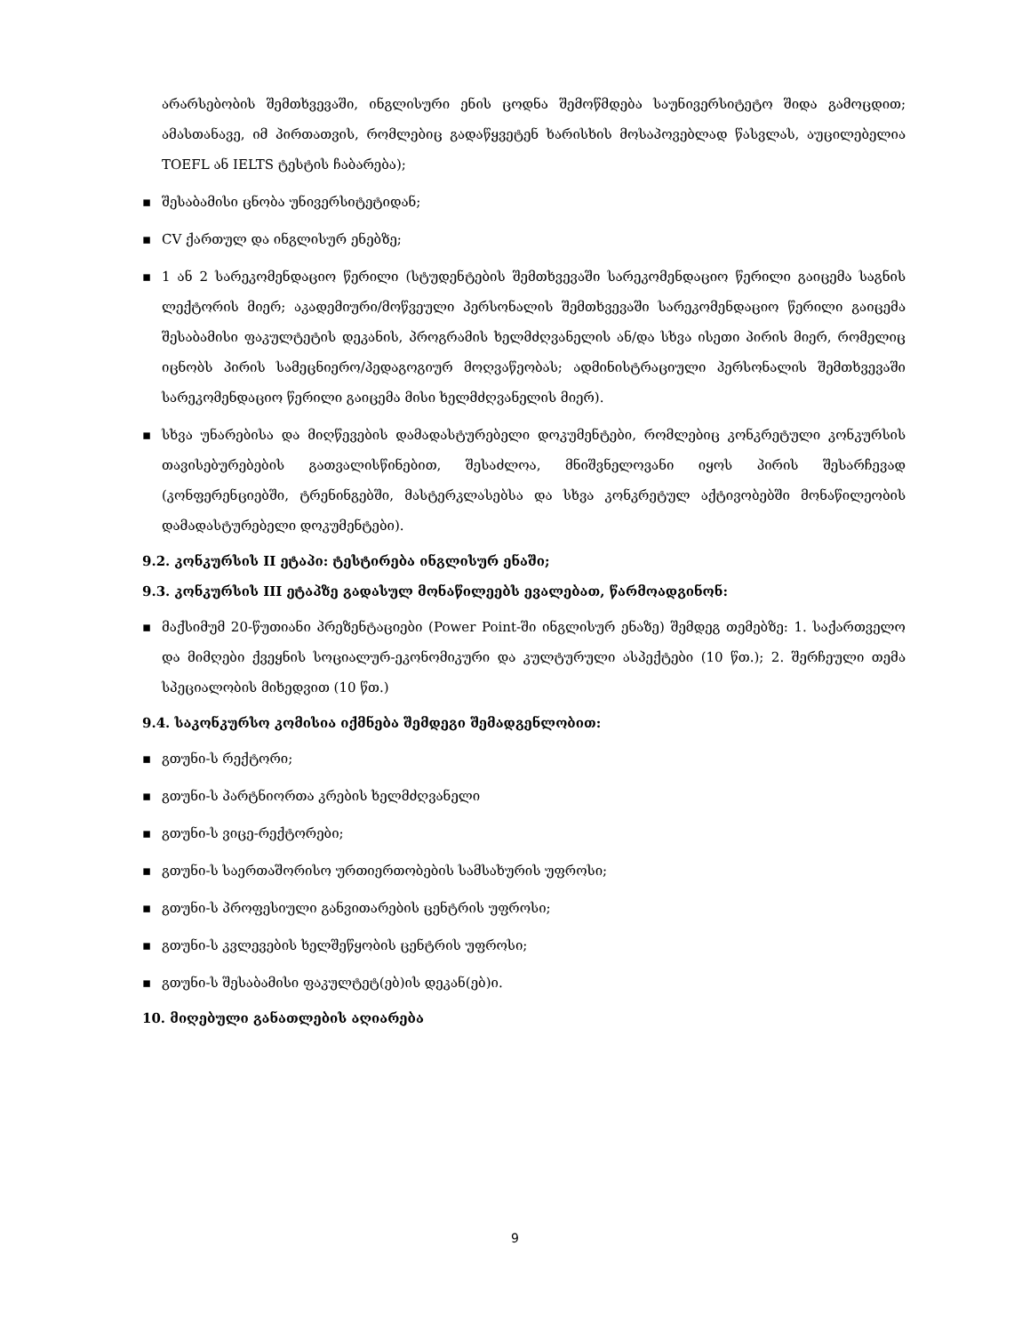არარსებობის შემთხვევაში, ინგლისური ენის ცოდნა შემოწმდება საუნივერსიტეტო შიდა გამოცდით; ამასთანავე, იმ პირთათვის, რომლებიც გადაწყვეტენ ხარისხის მოსაპოვებლად წასვლას, აუცილებელია TOEFL ან IELTS ტესტის ჩაბარება);
▪ შესაბამისი ცნობა უნივერსიტეტიდან;
▪ CV ქართულ და ინგლისურ ენებზე;
▪ 1 ან 2 სარეკომენდაციო წერილი (სტუდენტების შემთხვევაში სარეკომენდაციო წერილი გაიცემა საგნის ლექტორის მიერ; აკადემიური/მოწვეული პერსონალის შემთხვევაში სარეკომენდაციო წერილი გაიცემა შესაბამისი ფაკულტეტის დეკანის, პროგრამის ხელმძღვანელის ან/და სხვა ისეთი პირის მიერ, რომელიც იცნობს პირის სამეცნიერო/პედაგოგიურ მოღვაწეობას; ადმინისტრაციული პერსონალის შემთხვევაში სარეკომენდაციო წერილი გაიცემა მისი ხელმძღვანელის მიერ).
▪ სხვა უნარებისა და მიღწევების დამადასტურებელი დოკუმენტები, რომლებიც კონკრეტული კონკურსის თავისებურებების გათვალისწინებით, შესაძლოა, მნიშვნელოვანი იყოს პირის შესარჩევად (კონფერენციებში, ტრენინგებში, მასტერკლასებსა და სხვა კონკრეტულ აქტივობებში მონაწილეობის დამადასტურებელი დოკუმენტები).
9.2. კონკურსის II ეტაპი: ტესტირება ინგლისურ ენაში;
9.3. კონკურსის III ეტაპზე გადასულ მონაწილეებს ევალებათ, წარმოადგინონ:
▪ მაქსიმუმ 20-წუთიანი პრეზენტაციები (Power Point-ში ინგლისურ ენაზე) შემდეგ თემებზე: 1. საქართველო და მიმღები ქვეყნის სოციალურ-ეკონომიკური და კულტურული ასპექტები (10 წთ.); 2. შერჩეული თემა სპეციალობის მიხედვით (10 წთ.)
9.4. საკონკურსო კომისია იქმნება შემდეგი შემადგენლობით:
▪ გთუნი-ს რექტორი;
▪ გთუნი-ს პარტნიორთა კრების ხელმძღვანელი
▪ გთუნი-ს ვიცე-რექტორები;
▪ გთუნი-ს საერთაშორისო ურთიერთობების სამსახურის უფროსი;
▪ გთუნი-ს პროფესიული განვითარების ცენტრის უფროსი;
▪ გთუნი-ს კვლევების ხელშეწყობის ცენტრის უფროსი;
▪ გთუნი-ს შესაბამისი ფაკულტეტ(ებ)ის დეკან(ებ)ი.
10. მიღებული განათლების აღიარება
9